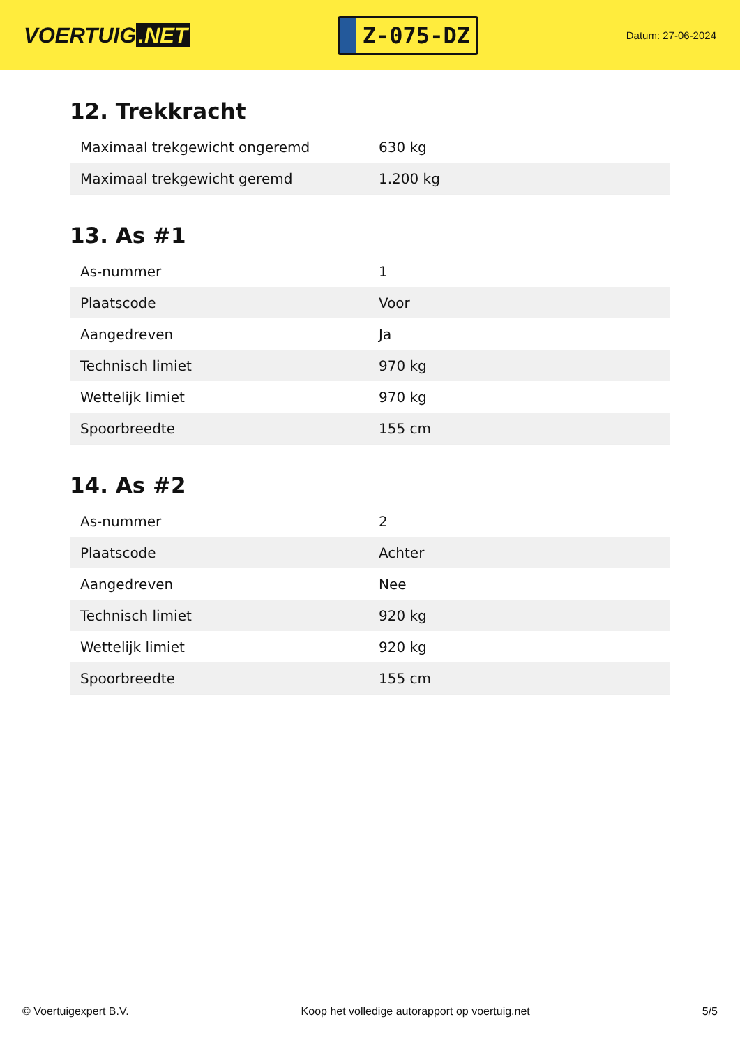VOERTUIG.NET
Z-075-DZ
Datum: 27-06-2024
12. Trekkracht
| Maximaal trekgewicht ongeremd | 630 kg |
| Maximaal trekgewicht geremd | 1.200 kg |
13. As #1
| As-nummer | 1 |
| Plaatscode | Voor |
| Aangedreven | Ja |
| Technisch limiet | 970 kg |
| Wettelijk limiet | 970 kg |
| Spoorbreedte | 155 cm |
14. As #2
| As-nummer | 2 |
| Plaatscode | Achter |
| Aangedreven | Nee |
| Technisch limiet | 920 kg |
| Wettelijk limiet | 920 kg |
| Spoorbreedte | 155 cm |
© Voertuigexpert B.V. Koop het volledige autorapport op voertuig.net 5/5